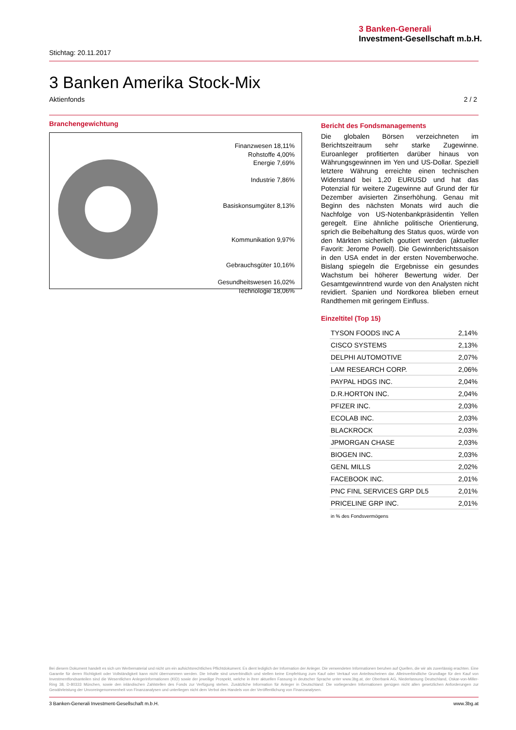3 Banken-Generali
Investment-Gesellschaft m.b.H.
Stichtag: 20.11.2017
3 Banken Amerika Stock-Mix
Aktienfonds 2 / 2
Branchengewichtung
Finanzwesen 18,11%
Rohstoffe 4,00%
Energie 7,69%
Industrie 7,86%
Basiskonsumgüter 8,13%
Kommunikation 9,97%
Gebrauchsgüter 10,16%
Gesundheitswesen 16,02%
Technologie 18,06%
Bericht des Fondsmanagements
Die globalen Börsen verzeichneten im Berichtszeitraum sehr starke Zugewinne. Euroanleger profitierten darüber hinaus von Währungsgewinnen im Yen und US-Dollar. Speziell letztere Währung erreichte einen technischen Widerstand bei 1,20 EURUSD und hat das Potenzial für weitere Zugewinne auf Grund der für Dezember avisierten Zinserhöhung. Genau mit Beginn des nächsten Monats wird auch die Nachfolge von US-Notenbankpräsidentin Yellen geregelt. Eine ähnliche politische Orientierung, sprich die Beibehaltung des Status quos, würde von den Märkten sicherlich goutiert werden (aktueller Favorit: Jerome Powell). Die Gewinnberichtssaison in den USA endet in der ersten Novemberwoche. Bislang spiegeln die Ergebnisse ein gesundes Wachstum bei höherer Bewertung wider. Der Gesamtgewinntrend wurde von den Analysten nicht revidiert. Spanien und Nordkorea blieben erneut Randthemen mit geringem Einfluss.
Einzeltitel (Top 15)
| TYSON FOODS INC A | 2,14% |
| CISCO SYSTEMS | 2,13% |
| DELPHI AUTOMOTIVE | 2,07% |
| LAM RESEARCH CORP. | 2,06% |
| PAYPAL HDGS INC. | 2,04% |
| D.R.HORTON INC. | 2,04% |
| PFIZER INC. | 2,03% |
| ECOLAB INC. | 2,03% |
| BLACKROCK | 2,03% |
| JPMORGAN CHASE | 2,03% |
| BIOGEN INC. | 2,03% |
| GENL MILLS | 2,02% |
| FACEBOOK INC. | 2,01% |
| PNC FINL SERVICES GRP DL5 | 2,01% |
| PRICELINE GRP INC. | 2,01% |
in % des Fondsvermögens
Bei diesem Dokument handelt es sich um Werbematerial und nicht um ein aufsichtsrechtliches Pflichtdokument. Es dient lediglich der Information der Anleger. Die verwendeten Informationen beruhen auf Quellen, die wir als zuverlässig erachten. Eine Garantie für deren Richtigkeit oder Vollständigkeit kann nicht übernommen werden. Die Inhalte sind unverbindlich und stellen keine Empfehlung zum Kauf oder Verkauf von Anteilsscheinen dar. Alleinverbindliche Grundlage für den Kauf von Investmentfondsanteilen sind die Wesentlichen Anlegerinformationen (KID) sowie der jeweilige Prospekt, welche in ihrer aktuellen Fassung in deutscher Sprache unter www.3bg.at, der Oberbank AG, Niederlassung Deutschland, Oskar-von-Miller-Ring 38, D-80333 München, sowie den inländischen Zahlstellen des Fonds zur Verfügung stehen. Zusätzliche Information für Anleger in Deutschland: Die vorliegenden Informationen genügen nicht allen gesetzlichen Anforderungen zur Gewährleistung der Unvoreingenommenheit von Finanzanalysen und unterliegen nicht dem Verbot des Handels von der Veröffentlichung von Finanzanalysen.
3 Banken-Generali Investment-Gesellschaft m.b.H. www.3bg.at